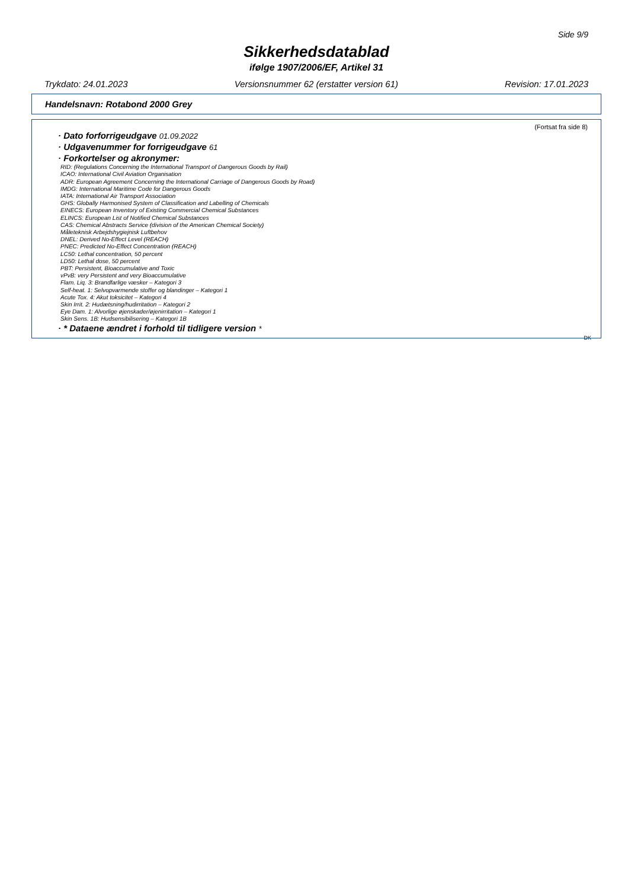Side 9/9
Sikkerhedsdatablad
ifølge 1907/2006/EF, Artikel 31
Trykdato: 24.01.2023 Versionsnummer 62 (erstatter version 61) Revision: 17.01.2023
Handelsnavn: Rotabond 2000 Grey
(Fortsat fra side 8)
· Dato forforrigeudgave 01.09.2022
· Udgavenummer for forrigeudgave 61
· Forkortelser og akronymer:
RID: (Regulations Concerning the International Transport of Dangerous Goods by Rail)
ICAO: International Civil Aviation Organisation
ADR: European Agreement Concerning the International Carriage of Dangerous Goods by Road)
IMDG: International Maritime Code for Dangerous Goods
IATA: International Air Transport Association
GHS: Globally Harmonised System of Classification and Labelling of Chemicals
EINECS: European Inventory of Existing Commercial Chemical Substances
ELINCS: European List of Notified Chemical Substances
CAS: Chemical Abstracts Service (division of the American Chemical Society)
Måleteknisk Arbejdshygiejnisk Luftbehov
DNEL: Derived No-Effect Level (REACH)
PNEC: Predicted No-Effect Concentration (REACH)
LC50: Lethal concentration, 50 percent
LD50: Lethal dose, 50 percent
PBT: Persistent, Bioaccumulative and Toxic
vPvB: very Persistent and very Bioaccumulative
Flam. Liq. 3: Brandfarlige væsker – Kategori 3
Self-heat. 1: Selvopvarmende stoffer og blandinger – Kategori 1
Acute Tox. 4: Akut toksicitet – Kategori 4
Skin Irrit. 2: Hudætsning/hudirritation – Kategori 2
Eye Dam. 1: Alvorlige øjenskader/øjenirritation – Kategori 1
Skin Sens. 1B: Hudsensibilisering – Kategori 1B
· * Dataene ændret i forhold til tidligere version *
DK